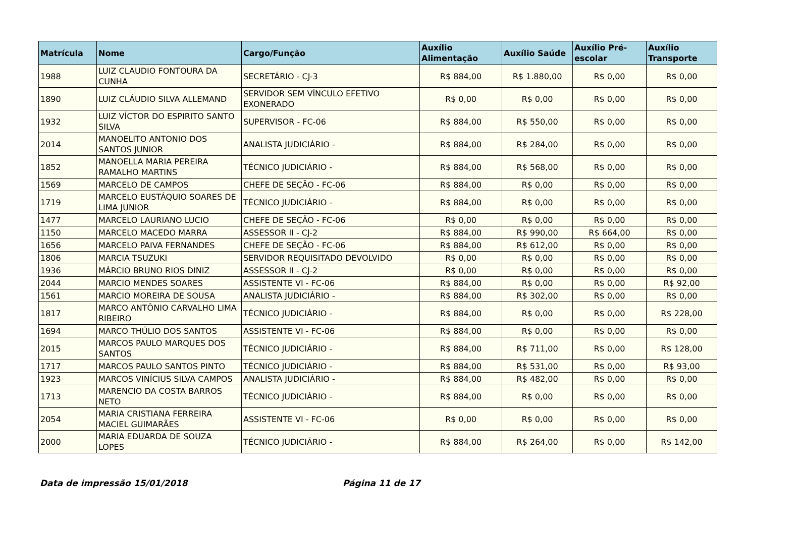| Matrícula | Nome | Cargo/Função | Auxílio Alimentação | Auxílio Saúde | Auxílio Pré-escolar | Auxílio Transporte |
| --- | --- | --- | --- | --- | --- | --- |
| 1988 | LUIZ CLAUDIO FONTOURA DA CUNHA | SECRETÁRIO - CJ-3 | R$ 884,00 | R$ 1.880,00 | R$ 0,00 | R$ 0,00 |
| 1890 | LUIZ CLÁUDIO SILVA ALLEMAND | SERVIDOR SEM VÍNCULO EFETIVO EXONERADO | R$ 0,00 | R$ 0,00 | R$ 0,00 | R$ 0,00 |
| 1932 | LUIZ VÍCTOR DO ESPIRITO SANTO SILVA | SUPERVISOR - FC-06 | R$ 884,00 | R$ 550,00 | R$ 0,00 | R$ 0,00 |
| 2014 | MANOELITO ANTONIO DOS SANTOS JUNIOR | ANALISTA JUDICIÁRIO - | R$ 884,00 | R$ 284,00 | R$ 0,00 | R$ 0,00 |
| 1852 | MANOELLA MARIA PEREIRA RAMALHO MARTINS | TÉCNICO JUDICIÁRIO - | R$ 884,00 | R$ 568,00 | R$ 0,00 | R$ 0,00 |
| 1569 | MARCELO DE CAMPOS | CHEFE DE SEÇÃO - FC-06 | R$ 884,00 | R$ 0,00 | R$ 0,00 | R$ 0,00 |
| 1719 | MARCELO EUSTÁQUIO SOARES DE LIMA JUNIOR | TÉCNICO JUDICIÁRIO - | R$ 884,00 | R$ 0,00 | R$ 0,00 | R$ 0,00 |
| 1477 | MARCELO LAURIANO LUCIO | CHEFE DE SEÇÃO - FC-06 | R$ 0,00 | R$ 0,00 | R$ 0,00 | R$ 0,00 |
| 1150 | MARCELO MACEDO MARRA | ASSESSOR II - CJ-2 | R$ 884,00 | R$ 990,00 | R$ 664,00 | R$ 0,00 |
| 1656 | MARCELO PAIVA FERNANDES | CHEFE DE SEÇÃO - FC-06 | R$ 884,00 | R$ 612,00 | R$ 0,00 | R$ 0,00 |
| 1806 | MARCIA TSUZUKI | SERVIDOR REQUISITADO DEVOLVIDO | R$ 0,00 | R$ 0,00 | R$ 0,00 | R$ 0,00 |
| 1936 | MÁRCIO BRUNO RIOS DINIZ | ASSESSOR II - CJ-2 | R$ 0,00 | R$ 0,00 | R$ 0,00 | R$ 0,00 |
| 2044 | MARCIO MENDES SOARES | ASSISTENTE VI - FC-06 | R$ 884,00 | R$ 0,00 | R$ 0,00 | R$ 92,00 |
| 1561 | MARCIO MOREIRA DE SOUSA | ANALISTA JUDICIÁRIO - | R$ 884,00 | R$ 302,00 | R$ 0,00 | R$ 0,00 |
| 1817 | MARCO ANTÔNIO CARVALHO LIMA RIBEIRO | TÉCNICO JUDICIÁRIO - | R$ 884,00 | R$ 0,00 | R$ 0,00 | R$ 228,00 |
| 1694 | MARCO THÚLIO DOS SANTOS | ASSISTENTE VI - FC-06 | R$ 884,00 | R$ 0,00 | R$ 0,00 | R$ 0,00 |
| 2015 | MARCOS PAULO MARQUES DOS SANTOS | TÉCNICO JUDICIÁRIO - | R$ 884,00 | R$ 711,00 | R$ 0,00 | R$ 128,00 |
| 1717 | MARCOS PAULO SANTOS PINTO | TÉCNICO JUDICIÁRIO - | R$ 884,00 | R$ 531,00 | R$ 0,00 | R$ 93,00 |
| 1923 | MARCOS VINÍCIUS SILVA CAMPOS | ANALISTA JUDICIÁRIO - | R$ 884,00 | R$ 482,00 | R$ 0,00 | R$ 0,00 |
| 1713 | MARENCIO DA COSTA BARROS NETO | TÉCNICO JUDICIÁRIO - | R$ 884,00 | R$ 0,00 | R$ 0,00 | R$ 0,00 |
| 2054 | MARIA CRISTIANA FERREIRA MACIEL GUIMARÃES | ASSISTENTE VI - FC-06 | R$ 0,00 | R$ 0,00 | R$ 0,00 | R$ 0,00 |
| 2000 | MARIA EDUARDA DE SOUZA LOPES | TÉCNICO JUDICIÁRIO - | R$ 884,00 | R$ 264,00 | R$ 0,00 | R$ 142,00 |
Data de impressão 15/01/2018 Página 11 de 17